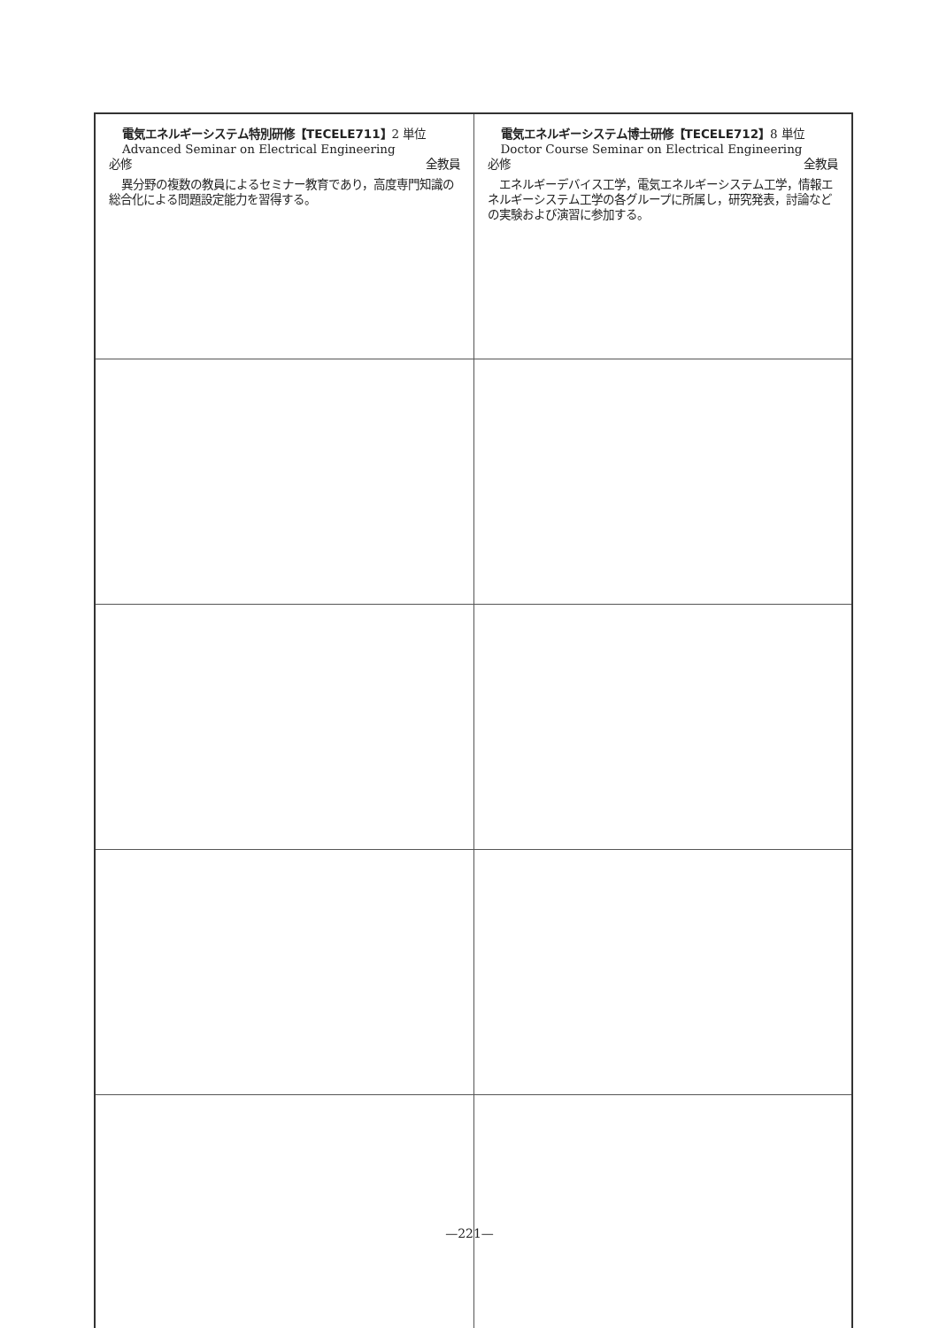| 電気エネルギーシステム特別研修【TECELE711】 2 単位 Advanced Seminar on Electrical Engineering 必修 全教員 異分野の複数の教員によるセミナー教育であり，高度専門知識の総合化による問題設定能力を習得する。 | 電気エネルギーシステム博士研修【TECELE712】 8 単位 Doctor Course Seminar on Electrical Engineering 必修 全教員 エネルギーデバイス工学，電気エネルギーシステム工学，情報エネルギーシステム工学の各グループに所属し，研究発表，討論などの実験および演習に参加する。 |
—221—